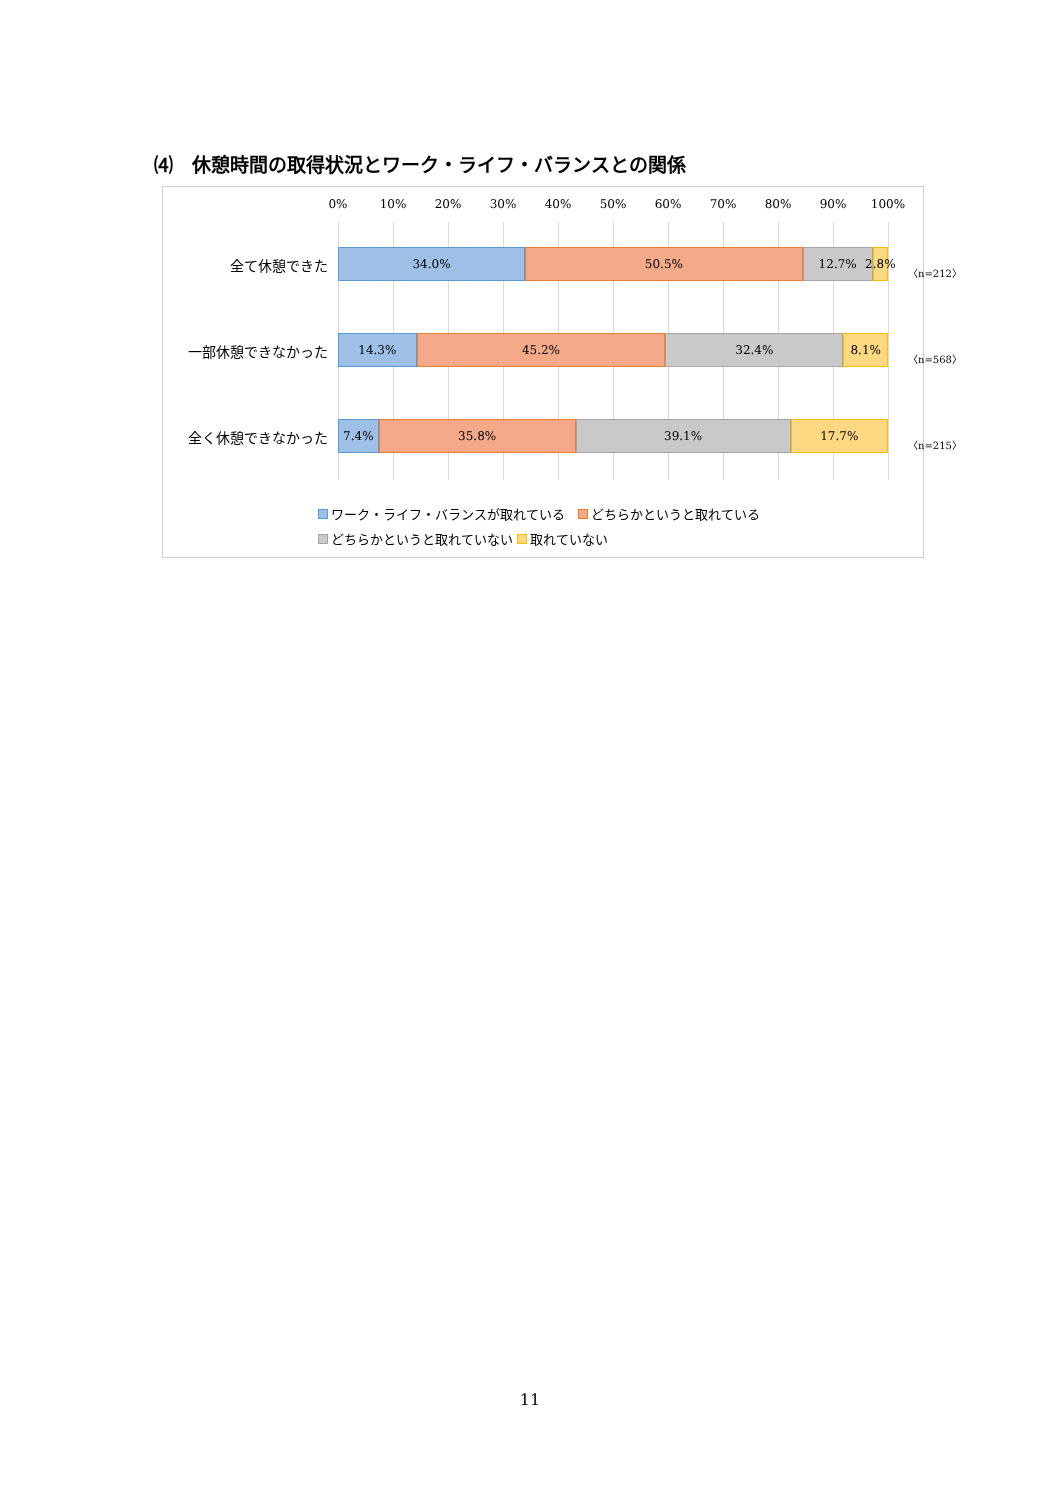⑷　休憩時間の取得状況とワーク・ライフ・バランスとの関係
0% 10% 20% 30% 40% 50% 60% 70% 80% 90% 100%
34.0% 50.5% 12.7% 2.8%
14.3% 45.2% 32.4% 8.1%
7.4% 35.8% 39.1% 17.7%
全て休憩できた 〈n=212〉
一部休憩できなかった 〈n=568〉
全く休憩できなかった 〈n=215〉
ワーク・ライフ・バランスが取れている　 どちらかというと取れている
どちらかというと取れていない 取れていない
11